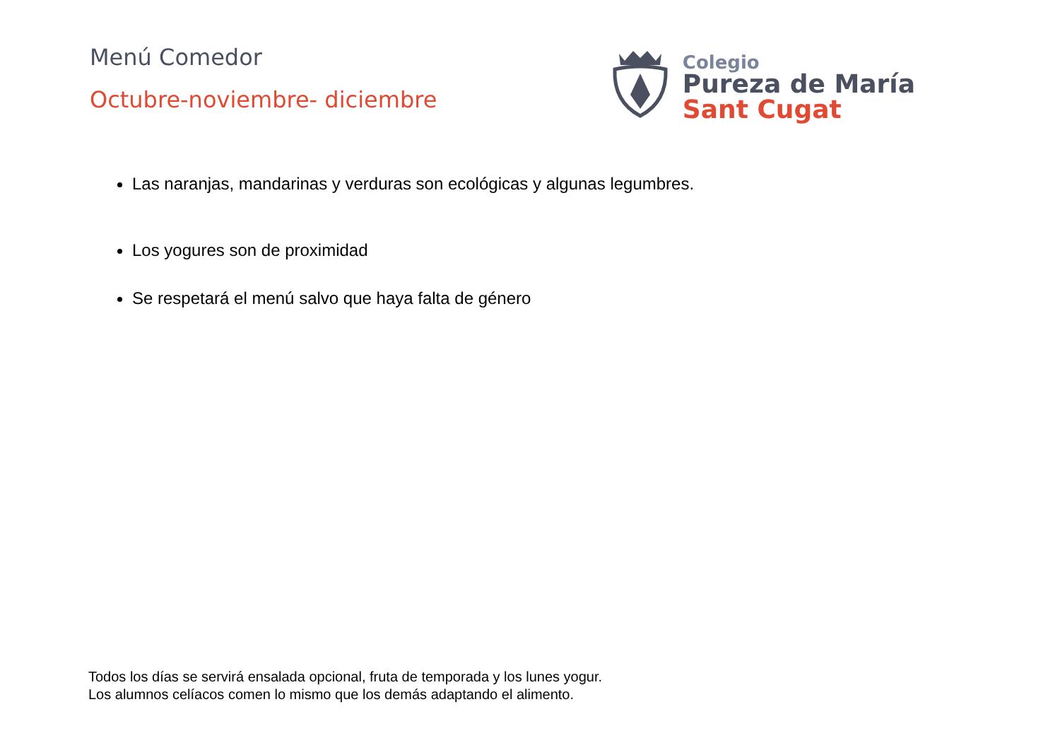Menú Comedor
Octubre-noviembre- diciembre
Colegio
Pureza de María
Sant Cugat
Las naranjas, mandarinas y verduras son ecológicas y algunas legumbres.
Los yogures son de proximidad
Se respetará el menú salvo que haya falta de género
Todos los días se servirá ensalada opcional, fruta de temporada y los lunes yogur.
Los alumnos celíacos comen lo mismo que los demás adaptando el alimento.